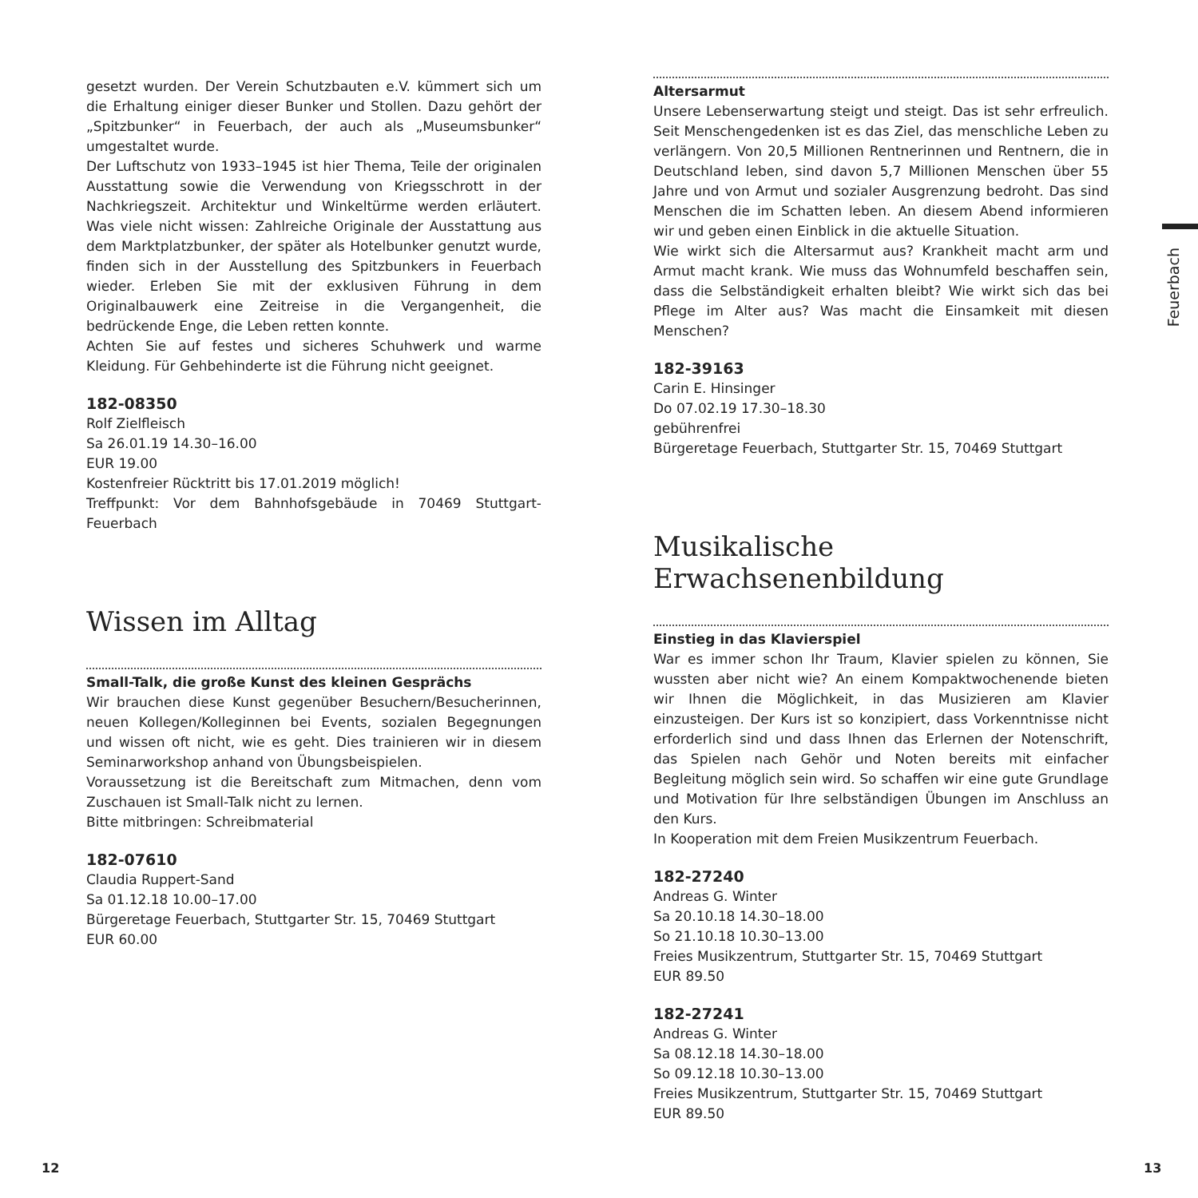gesetzt wurden. Der Verein Schutzbauten e.V. kümmert sich um die Erhaltung einiger dieser Bunker und Stollen. Dazu gehört der „Spitzbunker“ in Feuerbach, der auch als „Museumsbunker“ umgestaltet wurde.
Der Luftschutz von 1933–1945 ist hier Thema, Teile der originalen Ausstattung sowie die Verwendung von Kriegsschrott in der Nachkriegszeit. Architektur und Winkeltürme werden erläutert. Was viele nicht wissen: Zahlreiche Originale der Ausstattung aus dem Marktplatzbunker, der später als Hotelbunker genutzt wurde, finden sich in der Ausstellung des Spitzbunkers in Feuerbach wieder. Erleben Sie mit der exklusiven Führung in dem Originalbauwerk eine Zeitreise in die Vergangenheit, die bedrückende Enge, die Leben retten konnte.
Achten Sie auf festes und sicheres Schuhwerk und warme Kleidung. Für Gehbehinderte ist die Führung nicht geeignet.
182-08350
Rolf Zielfleisch
Sa 26.01.19 14.30–16.00
EUR 19.00
Kostenfreier Rücktritt bis 17.01.2019 möglich!
Treffpunkt: Vor dem Bahnhofsgebäude in 70469 Stuttgart-Feuerbach
Wissen im Alltag
Small-Talk, die große Kunst des kleinen Gesprächs
Wir brauchen diese Kunst gegenüber Besuchern/Besucherinnen, neuen Kollegen/Kolleginnen bei Events, sozialen Begegnungen und wissen oft nicht, wie es geht. Dies trainieren wir in diesem Seminarworkshop anhand von Übungsbeispielen.
Voraussetzung ist die Bereitschaft zum Mitmachen, denn vom Zuschauen ist Small-Talk nicht zu lernen.
Bitte mitbringen: Schreibmaterial
182-07610
Claudia Ruppert-Sand
Sa 01.12.18 10.00–17.00
Bürgeretage Feuerbach, Stuttgarter Str. 15, 70469 Stuttgart
EUR 60.00
Altersarmut
Unsere Lebenserwartung steigt und steigt. Das ist sehr erfreulich. Seit Menschengedenken ist es das Ziel, das menschliche Leben zu verlängern. Von 20,5 Millionen Rentnerinnen und Rentnern, die in Deutschland leben, sind davon 5,7 Millionen Menschen über 55 Jahre und von Armut und sozialer Ausgrenzung bedroht. Das sind Menschen die im Schatten leben. An diesem Abend informieren wir und geben einen Einblick in die aktuelle Situation.
Wie wirkt sich die Altersarmut aus? Krankheit macht arm und Armut macht krank. Wie muss das Wohnumfeld beschaffen sein, dass die Selbständigkeit erhalten bleibt? Wie wirkt sich das bei Pflege im Alter aus? Was macht die Einsamkeit mit diesen Menschen?
182-39163
Carin E. Hinsinger
Do 07.02.19 17.30–18.30
gebührenfrei
Bürgeretage Feuerbach, Stuttgarter Str. 15, 70469 Stuttgart
Musikalische Erwachsenenbildung
Einstieg in das Klavierspiel
War es immer schon Ihr Traum, Klavier spielen zu können, Sie wussten aber nicht wie? An einem Kompaktwochenende bieten wir Ihnen die Möglichkeit, in das Musizieren am Klavier einzusteigen. Der Kurs ist so konzipiert, dass Vorkenntnisse nicht erforderlich sind und dass Ihnen das Erlernen der Notenschrift, das Spielen nach Gehör und Noten bereits mit einfacher Begleitung möglich sein wird. So schaffen wir eine gute Grundlage und Motivation für Ihre selbständigen Übungen im Anschluss an den Kurs.
In Kooperation mit dem Freien Musikzentrum Feuerbach.
182-27240
Andreas G. Winter
Sa 20.10.18 14.30–18.00
So 21.10.18 10.30–13.00
Freies Musikzentrum, Stuttgarter Str. 15, 70469 Stuttgart
EUR 89.50
182-27241
Andreas G. Winter
Sa 08.12.18 14.30–18.00
So 09.12.18 10.30–13.00
Freies Musikzentrum, Stuttgarter Str. 15, 70469 Stuttgart
EUR 89.50
Feuerbach
12 13